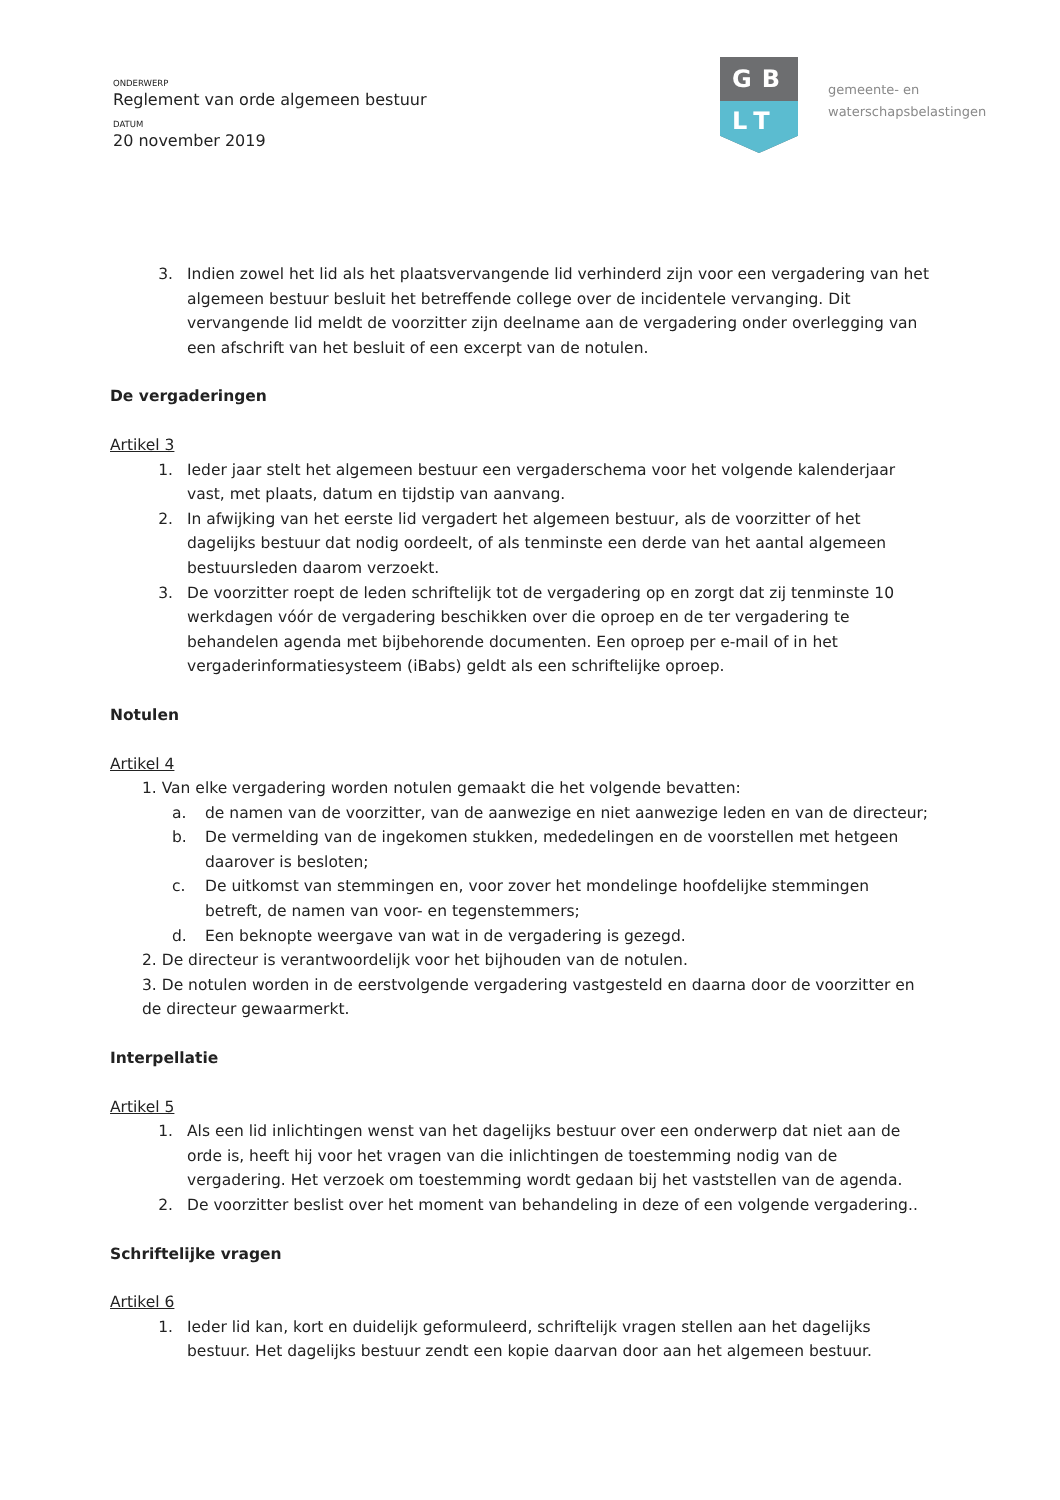ONDERWERP
Reglement van orde algemeen bestuur
DATUM
20 november 2019
GB
LT
gemeente- en
waterschapsbelastingen
3. Indien zowel het lid als het plaatsvervangende lid verhinderd zijn voor een vergadering van het algemeen bestuur besluit het betreffende college over de incidentele vervanging. Dit vervangende lid meldt de voorzitter zijn deelname aan de vergadering onder overlegging van een afschrift van het besluit of een excerpt van de notulen.
De vergaderingen
Artikel 3
1. Ieder jaar stelt het algemeen bestuur een vergaderschema voor het volgende kalenderjaar vast, met plaats, datum en tijdstip van aanvang.
2. In afwijking van het eerste lid vergadert het algemeen bestuur, als de voorzitter of het dagelijks bestuur dat nodig oordeelt, of als tenminste een derde van het aantal algemeen bestuursleden daarom verzoekt.
3. De voorzitter roept de leden schriftelijk tot de vergadering op en zorgt dat zij tenminste 10 werkdagen vóór de vergadering beschikken over die oproep en de ter vergadering te behandelen agenda met bijbehorende documenten. Een oproep per e-mail of in het vergaderinformatiesysteem (iBabs) geldt als een schriftelijke oproep.
Notulen
Artikel 4
1. Van elke vergadering worden notulen gemaakt die het volgende bevatten:
a. de namen van de voorzitter, van de aanwezige en niet aanwezige leden en van de directeur;
b. De vermelding van de ingekomen stukken, mededelingen en de voorstellen met hetgeen daarover is besloten;
c. De uitkomst van stemmingen en, voor zover het mondelinge hoofdelijke stemmingen betreft, de namen van voor- en tegenstemmers;
d. Een beknopte weergave van wat in de vergadering is gezegd.
2. De directeur is verantwoordelijk voor het bijhouden van de notulen.
3. De notulen worden in de eerstvolgende vergadering vastgesteld en daarna door de voorzitter en de directeur gewaarmerkt.
Interpellatie
Artikel 5
1. Als een lid inlichtingen wenst van het dagelijks bestuur over een onderwerp dat niet aan de orde is, heeft hij voor het vragen van die inlichtingen de toestemming nodig van de vergadering. Het verzoek om toestemming wordt gedaan bij het vaststellen van de agenda.
2. De voorzitter beslist over het moment van behandeling in deze of een volgende vergadering..
Schriftelijke vragen
Artikel 6
1. Ieder lid kan, kort en duidelijk geformuleerd, schriftelijk vragen stellen aan het dagelijks bestuur. Het dagelijks bestuur zendt een kopie daarvan door aan het algemeen bestuur.